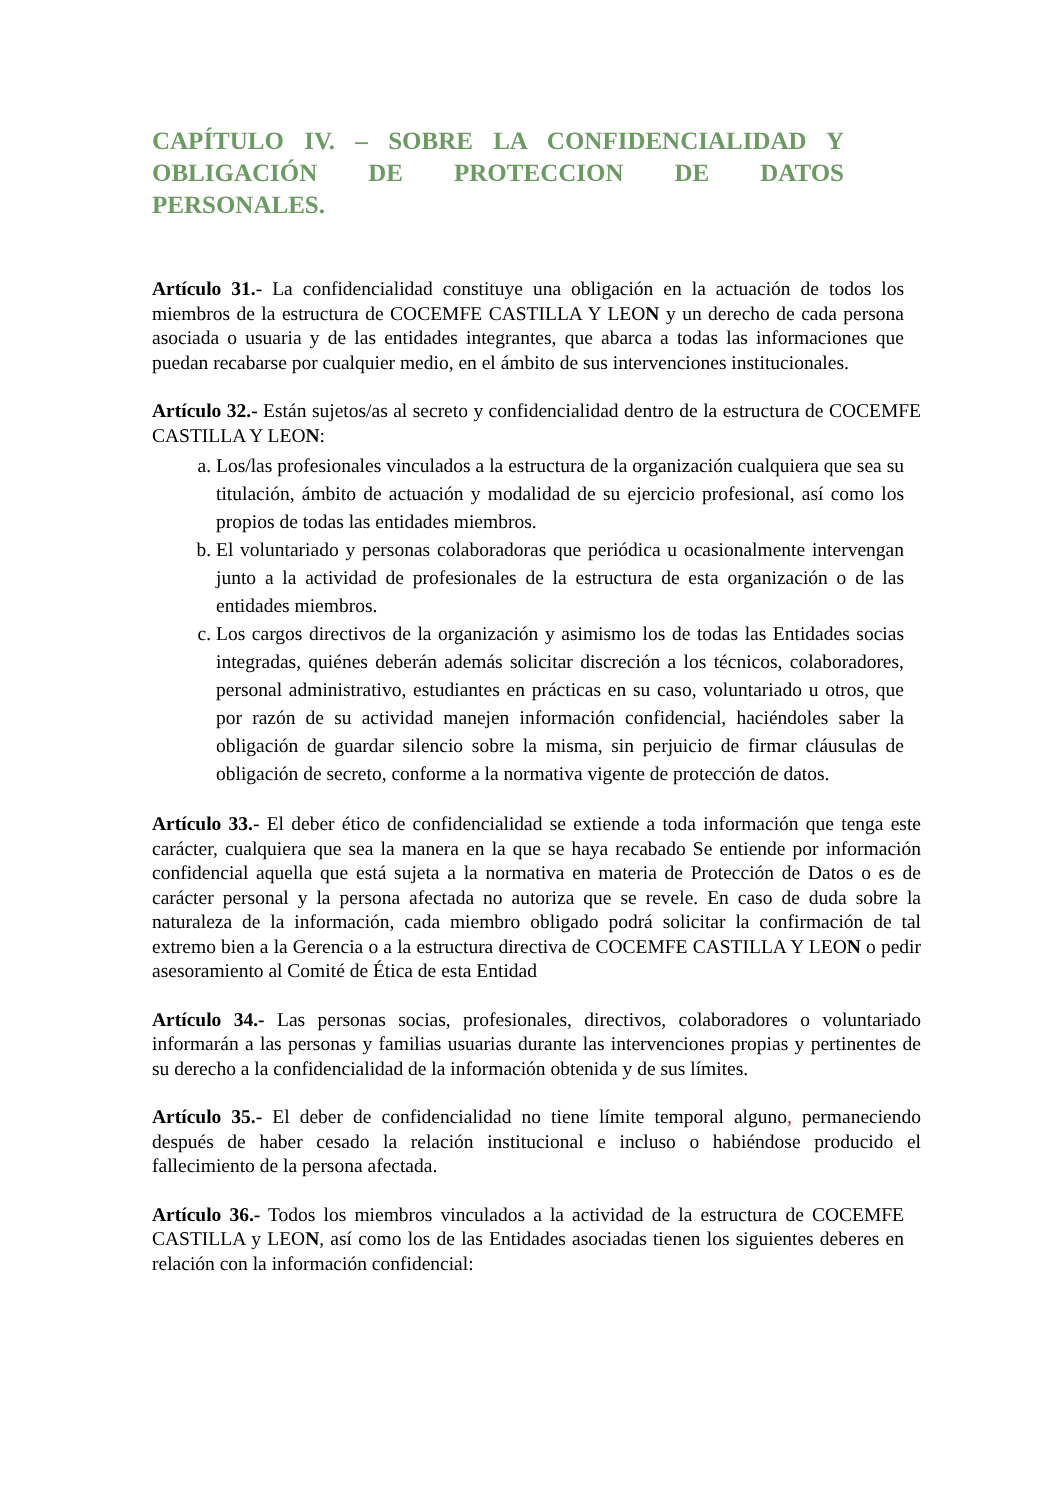CAPÍTULO IV. – SOBRE LA CONFIDENCIALIDAD Y OBLIGACIÓN DE PROTECCION DE DATOS PERSONALES.
Artículo 31.- La confidencialidad constituye una obligación en la actuación de todos los miembros de la estructura de COCEMFE CASTILLA Y LEON y un derecho de cada persona asociada o usuaria y de las entidades integrantes, que abarca a todas las informaciones que puedan recabarse por cualquier medio, en el ámbito de sus intervenciones institucionales.
Artículo 32.- Están sujetos/as al secreto y confidencialidad dentro de la estructura de COCEMFE CASTILLA Y LEON:
a. Los/las profesionales vinculados a la estructura de la organización cualquiera que sea su titulación, ámbito de actuación y modalidad de su ejercicio profesional, así como los propios de todas las entidades miembros.
b. El voluntariado y personas colaboradoras que periódica u ocasionalmente intervengan junto a la actividad de profesionales de la estructura de esta organización o de las entidades miembros.
c. Los cargos directivos de la organización y asimismo los de todas las Entidades socias integradas, quiénes deberán además solicitar discreción a los técnicos, colaboradores, personal administrativo, estudiantes en prácticas en su caso, voluntariado u otros, que por razón de su actividad manejen información confidencial, haciéndoles saber la obligación de guardar silencio sobre la misma, sin perjuicio de firmar cláusulas de obligación de secreto, conforme a la normativa vigente de protección de datos.
Artículo 33.- El deber ético de confidencialidad se extiende a toda información que tenga este carácter, cualquiera que sea la manera en la que se haya recabado Se entiende por información confidencial aquella que está sujeta a la normativa en materia de Protección de Datos o es de carácter personal y la persona afectada no autoriza que se revele. En caso de duda sobre la naturaleza de la información, cada miembro obligado podrá solicitar la confirmación de tal extremo bien a la Gerencia o a la estructura directiva de COCEMFE CASTILLA Y LEON o pedir asesoramiento al Comité de Ética de esta Entidad
Artículo 34.- Las personas socias, profesionales, directivos, colaboradores o voluntariado informarán a las personas y familias usuarias durante las intervenciones propias y pertinentes de su derecho a la confidencialidad de la información obtenida y de sus límites.
Artículo 35.- El deber de confidencialidad no tiene límite temporal alguno, permaneciendo después de haber cesado la relación institucional e incluso o habiéndose producido el fallecimiento de la persona afectada.
Artículo 36.- Todos los miembros vinculados a la actividad de la estructura de COCEMFE CASTILLA y LEON, así como los de las Entidades asociadas tienen los siguientes deberes en relación con la información confidencial: